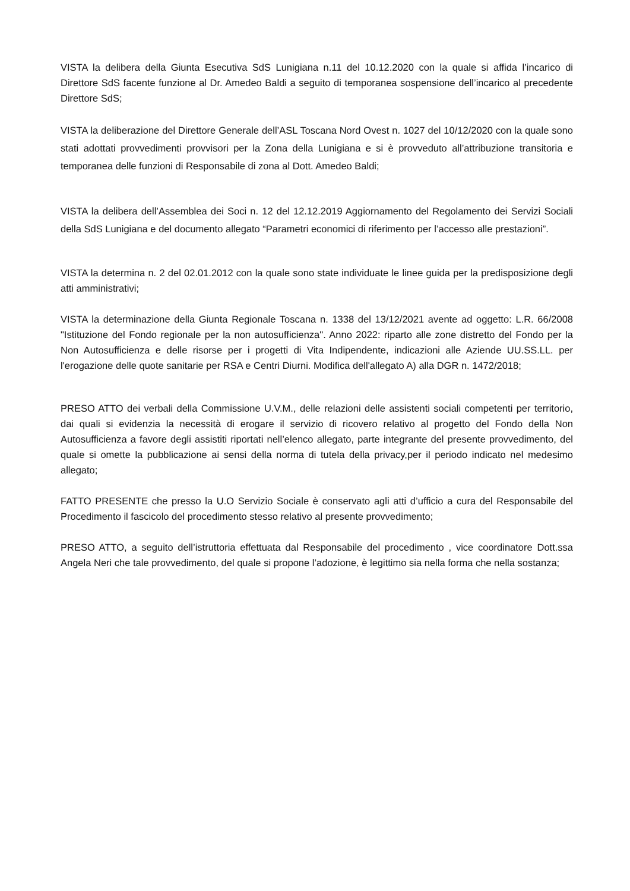VISTA la delibera della Giunta Esecutiva SdS Lunigiana n.11 del 10.12.2020 con la quale si affida l’incarico di Direttore SdS facente funzione al Dr. Amedeo Baldi a seguito di temporanea sospensione dell’incarico al precedente Direttore SdS;
VISTA la deliberazione del Direttore Generale dell’ASL Toscana Nord Ovest n. 1027 del 10/12/2020 con la quale sono stati adottati provvedimenti provvisori per la Zona della Lunigiana e si è provveduto all’attribuzione transitoria e temporanea delle funzioni di Responsabile di zona al Dott. Amedeo Baldi;
VISTA la delibera dell’Assemblea dei Soci n. 12 del 12.12.2019 Aggiornamento del Regolamento dei Servizi Sociali della SdS Lunigiana e del documento allegato “Parametri economici di riferimento per l’accesso alle prestazioni”.
VISTA la determina n. 2 del 02.01.2012 con la quale sono state individuate le linee guida per la predisposizione degli atti amministrativi;
VISTA la determinazione della Giunta Regionale Toscana n. 1338 del 13/12/2021 avente ad oggetto: L.R. 66/2008 "Istituzione del Fondo regionale per la non autosufficienza". Anno 2022: riparto alle zone distretto del Fondo per la Non Autosufficienza e delle risorse per i progetti di Vita Indipendente, indicazioni alle Aziende UU.SS.LL. per l'erogazione delle quote sanitarie per RSA e Centri Diurni. Modifica dell'allegato A) alla DGR n. 1472/2018;
PRESO ATTO dei verbali della Commissione U.V.M., delle relazioni delle assistenti sociali competenti per territorio, dai quali si evidenzia la necessità di erogare il servizio di ricovero relativo al progetto del Fondo della Non Autosufficienza a favore degli assistiti riportati nell’elenco allegato, parte integrante del presente provvedimento, del quale si omette la pubblicazione ai sensi della norma di tutela della privacy,per il periodo indicato nel medesimo allegato;
FATTO PRESENTE che presso la U.O Servizio Sociale è conservato agli atti d’ufficio a cura del Responsabile del Procedimento il fascicolo del procedimento stesso relativo al presente provvedimento;
PRESO ATTO, a seguito dell’istruttoria effettuata dal Responsabile del procedimento , vice coordinatore Dott.ssa Angela Neri che tale provvedimento, del quale si propone l’adozione, è legittimo sia nella forma che nella sostanza;